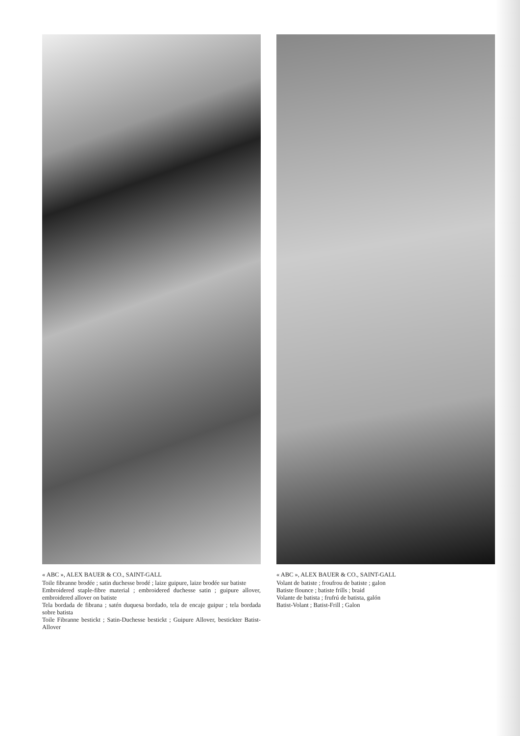« ABC », ALEX BAUER & CO., SAINT-GALL
Toile fibranne brodée ; satin duchesse brodé ; laize guipure, laize brodée sur batiste
Embroidered staple-fibre material ; embroidered duchesse satin ; guipure allover, embroidered allover on batiste
Tela bordada de fibrana ; satén duquesa bordado, tela de encaje guipur ; tela bordada sobre batista
Toile Fibranne bestickt ; Satin-Duchesse bestickt ; Guipure Allover, bestickter Batist-Allover
« ABC », ALEX BAUER & CO., SAINT-GALL
Volant de batiste ; froufrou de batiste ; galon
Batiste flounce ; batiste frills ; braid
Volante de batista ; frufrú de batista, galón
Batist-Volant ; Batist-Frill ; Galon